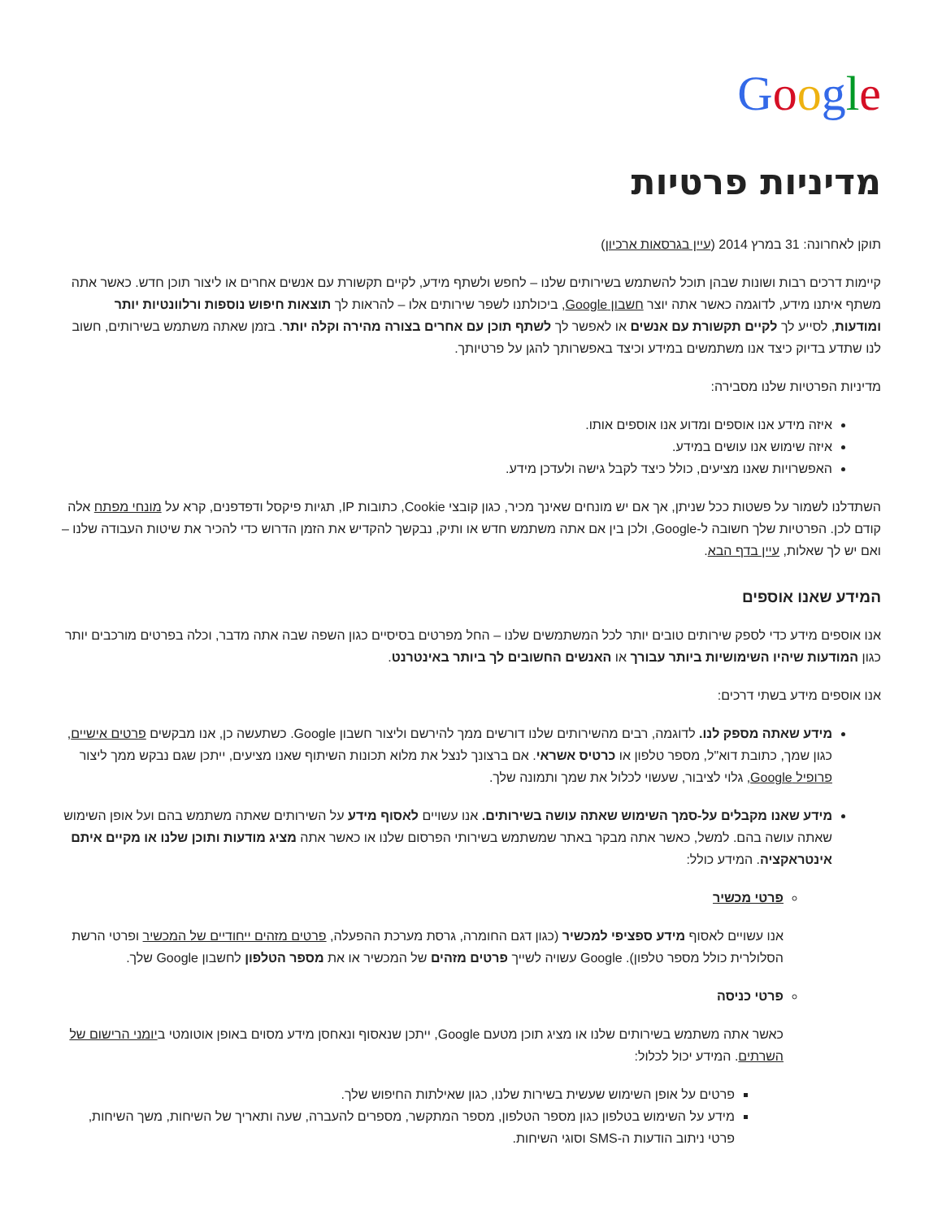Google
מדיניות פרטיות
תוקן לאחרונה: 31 במרץ 2014 (עיין בגרסאות ארכיון)
קיימות דרכים רבות ושונות שבהן תוכל להשתמש בשירותים שלנו – לחפש ולשתף מידע, לקיים תקשורת עם אנשים אחרים או ליצור תוכן חדש. כאשר אתה משתף איתנו מידע, לדוגמה כאשר אתה יוצר חשבון Google, ביכולתנו לשפר שירותים אלו – להראות לך תוצאות חיפוש נוספות ורלוונטיות יותר ומודעות, לסייע לך לקיים תקשורת עם אנשים או לאפשר לך לשתף תוכן עם אחרים בצורה מהירה וקלה יותר. בזמן שאתה משתמש בשירותים, חשוב לנו שתדע בדיוק כיצד אנו משתמשים במידע וכיצד באפשרותך להגן על פרטיותך.
מדיניות הפרטיות שלנו מסבירה:
איזה מידע אנו אוספים ומדוע אנו אוספים אותו.
איזה שימוש אנו עושים במידע.
האפשרויות שאנו מציעים, כולל כיצד לקבל גישה ולעדכן מידע.
השתדלנו לשמור על פשטות ככל שניתן, אך אם יש מונחים שאינך מכיר, כגון קובצי Cookie, כתובות IP, תגיות פיקסל ודפדפנים, קרא על מונחי מפתח אלה קודם לכן. הפרטיות שלך חשובה ל-Google, ולכן בין אם אתה משתמש חדש או ותיק, נבקשך להקדיש את הזמן הדרוש כדי להכיר את שיטות העבודה שלנו – ואם יש לך שאלות, עיין בדף הבא.
המידע שאנו אוספים
אנו אוספים מידע כדי לספק שירותים טובים יותר לכל המשתמשים שלנו – החל מפרטים בסיסיים כגון השפה שבה אתה מדבר, וכלה בפרטים מורכבים יותר כגון המודעות שיהיו השימושיות ביותר עבורך או האנשים החשובים לך ביותר באינטרנט.
אנו אוספים מידע בשתי דרכים:
מידע שאתה מספק לנו. לדוגמה, רבים מהשירותים שלנו דורשים ממך להירשם וליצור חשבון Google. כשתעשה כן, אנו מבקשים פרטים אישיים, כגון שמך, כתובת דוא"ל, מספר טלפון או כרטיס אשראי. אם ברצונך לנצל את מלוא תכונות השיתוף שאנו מציעים, ייתכן שגם נבקש ממך ליצור פרופיל Google, גלוי לציבור, שעשוי לכלול את שמך ותמונה שלך.
מידע שאנו מקבלים על-סמך השימוש שאתה עושה בשירותים. אנו עשויים לאסוף מידע על השירותים שאתה משתמש בהם ועל אופן השימוש שאתה עושה בהם. למשל, כאשר אתה מבקר באתר שמשתמש בשירותי הפרסום שלנו או כאשר אתה מציג מודעות ותוכן שלנו או מקיים איתם אינטראקציה. המידע כולל:
פרטי מכשיר
אנו עשויים לאסוף מידע ספציפי למכשיר (כגון דגם החומרה, גרסת מערכת ההפעלה, פרטים מזהים ייחודיים של המכשיר ופרטי הרשת הסלולרית כולל מספר טלפון). Google עשויה לשייך פרטים מזהים של המכשיר או את מספר הטלפון לחשבון Google שלך.
פרטי כניסה
כאשר אתה משתמש בשירותים שלנו או מציג תוכן מטעם Google, ייתכן שנאסוף ונאחסן מידע מסוים באופן אוטומטי ביומני הרישום של השרתים. המידע יכול לכלול:
פרטים על אופן השימוש שעשית בשירות שלנו, כגון שאילתות החיפוש שלך.
מידע על השימוש בטלפון כגון מספר הטלפון, מספר המתקשר, מספרים להעברה, שעה ותאריך של השיחות, משך השיחות, פרטי ניתוב הודעות ה-SMS וסוגי השיחות.